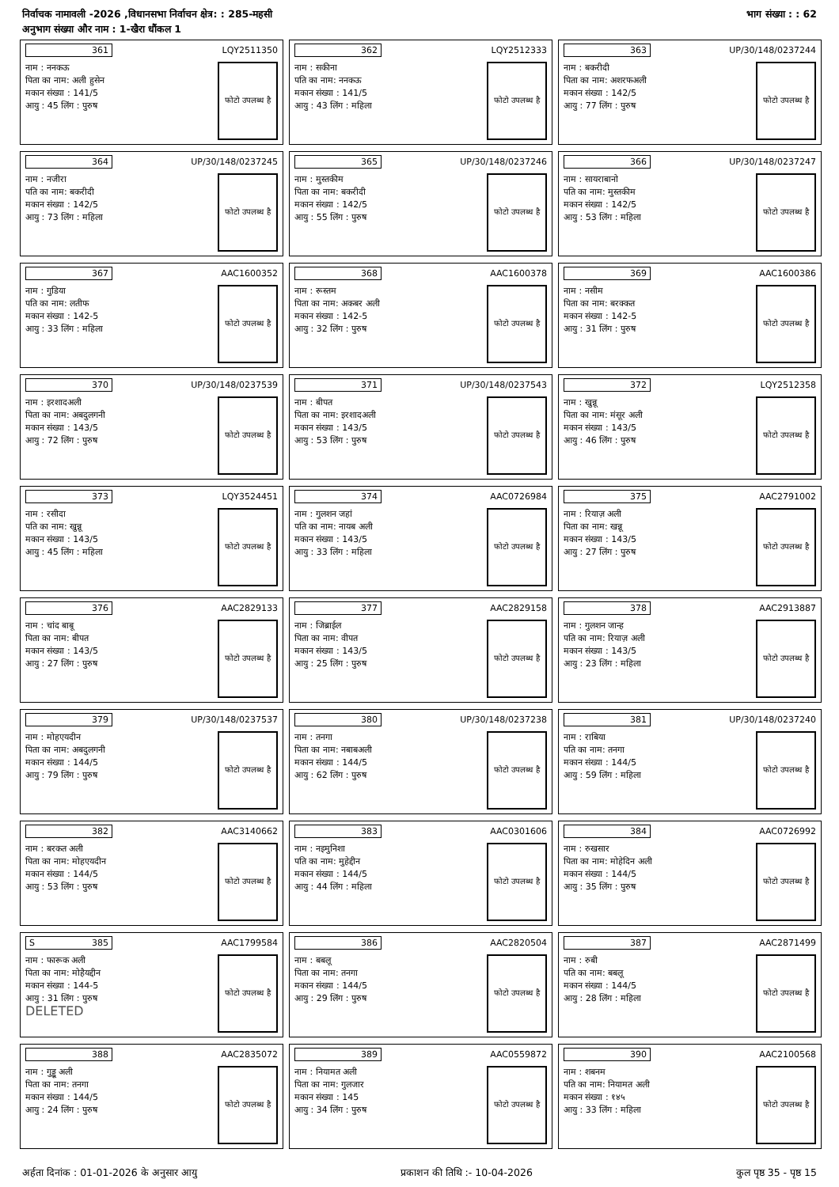निर्वाचक नामावली -2026 ,विधानसभा निर्वाचन क्षेत्र: : 285-महसी भाग संख्या : : 62
अनुभाग संख्या और नाम : 1-खैरा धौंकल 1
361 LQY2511350
नाम : ननकऊ
पिता का नाम: अली हुसेन
मकान संख्या : 141/5
आयु : 45 लिंग : पुरुष
फोटो उपलब्ध है
362 LQY2512333
नाम : सकीना
पति का नाम: ननकऊ
मकान संख्या : 141/5
आयु : 43 लिंग : महिला
फोटो उपलब्ध है
363 UP/30/148/0237244
नाम : बकरीदी
पिता का नाम: अशरफअली
मकान संख्या : 142/5
आयु : 77 लिंग : पुरुष
फोटो उपलब्ध है
364 UP/30/148/0237245
नाम : नजीरा
पति का नाम: बकरीदी
मकान संख्या : 142/5
आयु : 73 लिंग : महिला
फोटो उपलब्ध है
365 UP/30/148/0237246
नाम : मुस्तकीम
पिता का नाम: बकरीदी
मकान संख्या : 142/5
आयु : 55 लिंग : पुरुष
फोटो उपलब्ध है
366 UP/30/148/0237247
नाम : सायराबानो
पति का नाम: मुस्तकीम
मकान संख्या : 142/5
आयु : 53 लिंग : महिला
फोटो उपलब्ध है
367 AAC1600352
नाम : गुडिया
पति का नाम: लतीफ
मकान संख्या : 142-5
आयु : 33 लिंग : महिला
फोटो उपलब्ध है
368 AAC1600378
नाम : रूस्तम
पिता का नाम: अकबर अली
मकान संख्या : 142-5
आयु : 32 लिंग : पुरुष
फोटो उपलब्ध है
369 AAC1600386
नाम : नसीम
पिता का नाम: बरक्कत
मकान संख्या : 142-5
आयु : 31 लिंग : पुरुष
फोटो उपलब्ध है
370 UP/30/148/0237539
नाम : इरशादअली
पिता का नाम: अबदुलगनी
मकान संख्या : 143/5
आयु : 72 लिंग : पुरुष
फोटो उपलब्ध है
371 UP/30/148/0237543
नाम : बीपत
पिता का नाम: इरशादअली
मकान संख्या : 143/5
आयु : 53 लिंग : पुरुष
फोटो उपलब्ध है
372 LQY2512358
नाम : खुन्नू
पिता का नाम: मंसूर अली
मकान संख्या : 143/5
आयु : 46 लिंग : पुरुष
फोटो उपलब्ध है
373 LQY3524451
नाम : रसीदा
पति का नाम: खुन्नू
मकान संख्या : 143/5
आयु : 45 लिंग : महिला
फोटो उपलब्ध है
374 AAC0726984
नाम : गुलशन जहां
पति का नाम: नायब अली
मकान संख्या : 143/5
आयु : 33 लिंग : महिला
फोटो उपलब्ध है
375 AAC2791002
नाम : रियाज़ अली
पिता का नाम: खन्नू
मकान संख्या : 143/5
आयु : 27 लिंग : पुरुष
फोटो उपलब्ध है
376 AAC2829133
नाम : चांद बाबू
पिता का नाम: बीपत
मकान संख्या : 143/5
आयु : 27 लिंग : पुरुष
फोटो उपलब्ध है
377 AAC2829158
नाम : जिब्राईल
पिता का नाम: वीपत
मकान संख्या : 143/5
आयु : 25 लिंग : पुरुष
फोटो उपलब्ध है
378 AAC2913887
नाम : गुलशन जान्ह
पति का नाम: रियाज़ अली
मकान संख्या : 143/5
आयु : 23 लिंग : महिला
फोटो उपलब्ध है
379 UP/30/148/0237537
नाम : मोहएयदीन
पिता का नाम: अबदुलगनी
मकान संख्या : 144/5
आयु : 79 लिंग : पुरुष
फोटो उपलब्ध है
380 UP/30/148/0237238
नाम : तनगा
पिता का नाम: नबाबअली
मकान संख्या : 144/5
आयु : 62 लिंग : पुरुष
फोटो उपलब्ध है
381 UP/30/148/0237240
नाम : राबिया
पति का नाम: तनगा
मकान संख्या : 144/5
आयु : 59 लिंग : महिला
फोटो उपलब्ध है
382 AAC3140662
नाम : बरकत अली
पिता का नाम: मोहएयदीन
मकान संख्या : 144/5
आयु : 53 लिंग : पुरुष
फोटो उपलब्ध है
383 AAC0301606
नाम : नइमुनिशा
पति का नाम: मुहेद्दीन
मकान संख्या : 144/5
आयु : 44 लिंग : महिला
फोटो उपलब्ध है
384 AAC0726992
नाम : रुखसार
पिता का नाम: मोहेदिन अली
मकान संख्या : 144/5
आयु : 35 लिंग : पुरुष
फोटो उपलब्ध है
S 385 AAC1799584
नाम : फारूक अली
पिता का नाम: मोहैयद्दीन
मकान संख्या : 144-5
आयु : 31 लिंग : पुरुष
DELETED
फोटो उपलब्ध है
386 AAC2820504
नाम : बबलू
पिता का नाम: तनगा
मकान संख्या : 144/5
आयु : 29 लिंग : पुरुष
फोटो उपलब्ध है
387 AAC2871499
नाम : रुबी
पति का नाम: बबलू
मकान संख्या : 144/5
आयु : 28 लिंग : महिला
फोटो उपलब्ध है
388 AAC2835072
नाम : गुड्डू अली
पिता का नाम: तनगा
मकान संख्या : 144/5
आयु : 24 लिंग : पुरुष
फोटो उपलब्ध है
389 AAC0559872
नाम : नियामत अली
पिता का नाम: गुलजार
मकान संख्या : 145
आयु : 34 लिंग : पुरुष
फोटो उपलब्ध है
390 AAC2100568
नाम : शबनम
पति का नाम: नियामत अली
मकान संख्या : १४५
आयु : 33 लिंग : महिला
फोटो उपलब्ध है
अर्हता दिनांक : 01-01-2026 के अनुसार आयु प्रकाशन की तिथि :- 10-04-2026 कुल पृष्ठ 35 - पृष्ठ 15